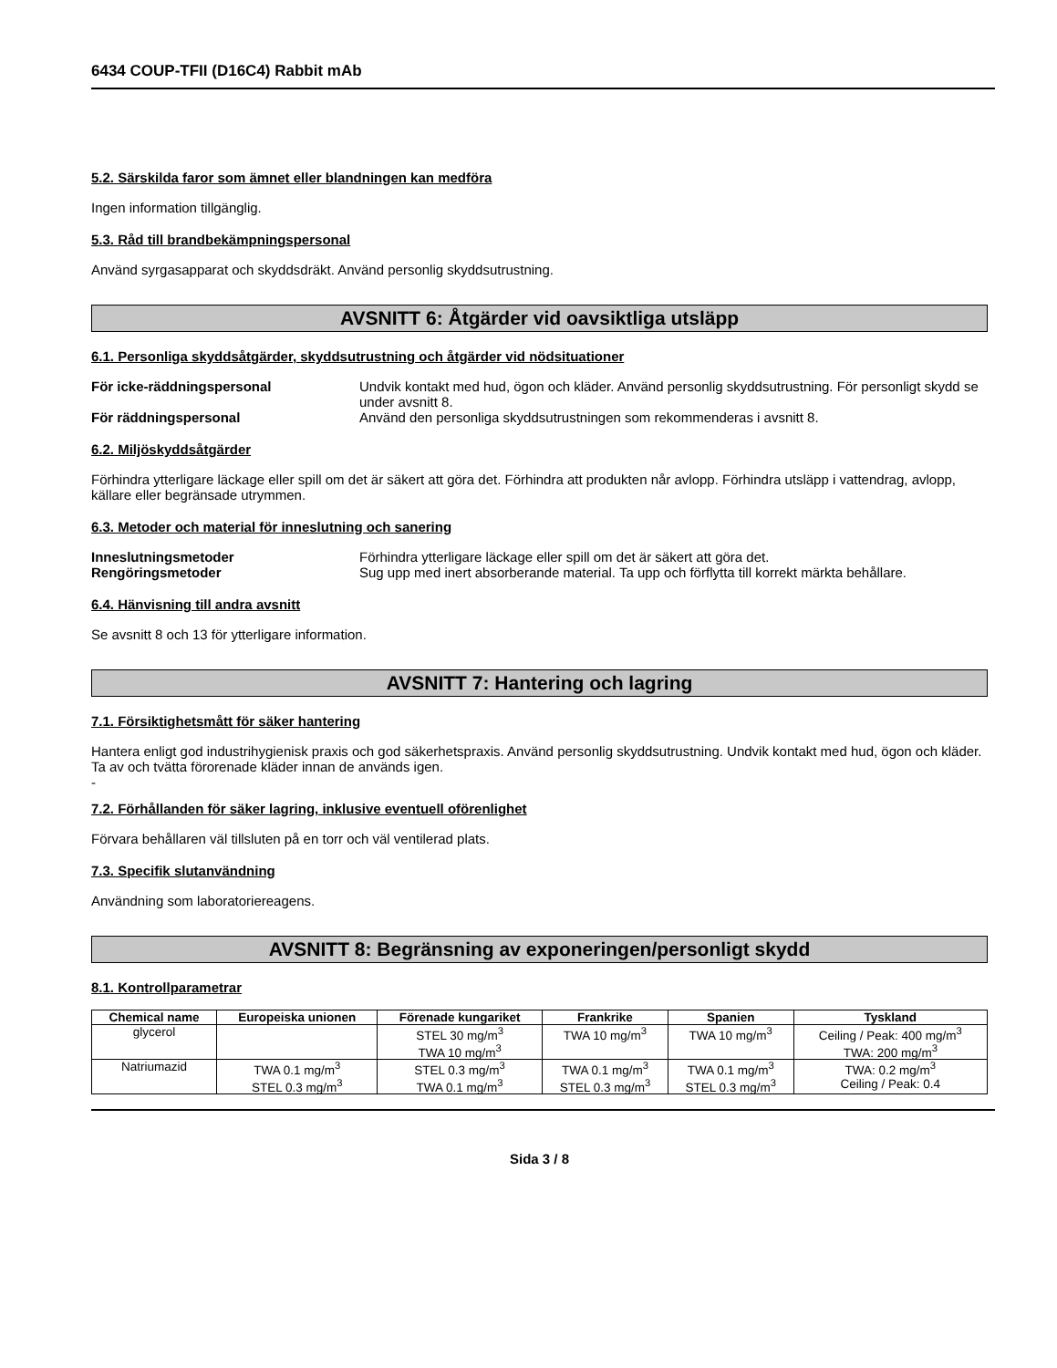6434 COUP-TFII (D16C4) Rabbit mAb
5.2. Särskilda faror som ämnet eller blandningen kan medföra
Ingen information tillgänglig.
5.3. Råd till brandbekämpningspersonal
Använd syrgasapparat och skyddsdräkt. Använd personlig skyddsutrustning.
AVSNITT 6: Åtgärder vid oavsiktliga utsläpp
6.1. Personliga skyddsåtgärder, skyddsutrustning och åtgärder vid nödsituationer
För icke-räddningspersonal Undvik kontakt med hud, ögon och kläder. Använd personlig skyddsutrustning. För personligt skydd se under avsnitt 8. För räddningspersonal Använd den personliga skyddsutrustningen som rekommenderas i avsnitt 8.
6.2. Miljöskyddsåtgärder
Förhindra ytterligare läckage eller spill om det är säkert att göra det. Förhindra att produkten når avlopp. Förhindra utsläpp i vattendrag, avlopp, källare eller begränsade utrymmen.
6.3. Metoder och material för inneslutning och sanering
Inneslutningsmetoder Förhindra ytterligare läckage eller spill om det är säkert att göra det. Rengöringsmetoder Sug upp med inert absorberande material. Ta upp och förflytta till korrekt märkta behållare.
6.4. Hänvisning till andra avsnitt
Se avsnitt 8 och 13 för ytterligare information.
AVSNITT 7: Hantering och lagring
7.1. Försiktighetsmått för säker hantering
Hantera enligt god industrihygienisk praxis och god säkerhetspraxis. Använd personlig skyddsutrustning. Undvik kontakt med hud, ögon och kläder. Ta av och tvätta förorenade kläder innan de används igen.
-
7.2. Förhållanden för säker lagring, inklusive eventuell oförenlighet
Förvara behållaren väl tillsluten på en torr och väl ventilerad plats.
7.3. Specifik slutanvändning
Användning som laboratoriereagens.
AVSNITT 8: Begränsning av exponeringen/personligt skydd
8.1. Kontrollparametrar
| Chemical name | Europeiska unionen | Förenade kungariket | Frankrike | Spanien | Tyskland |
| --- | --- | --- | --- | --- | --- |
| glycerol | | STEL 30 mg/m<sup>3</sup> TWA 10 mg/m<sup>3</sup> | TWA 10 mg/m<sup>3</sup> | TWA 10 mg/m<sup>3</sup> | Ceiling / Peak: 400 mg/m<sup>3</sup> TWA: 200 mg/m<sup>3</sup> |
| Natriumazid | TWA 0.1 mg/m<sup>3</sup> STEL 0.3 mg/m<sup>3</sup> | STEL 0.3 mg/m<sup>3</sup> TWA 0.1 mg/m<sup>3</sup> | TWA 0.1 mg/m<sup>3</sup> STEL 0.3 mg/m<sup>3</sup> | TWA 0.1 mg/m<sup>3</sup> STEL 0.3 mg/m<sup>3</sup> | TWA: 0.2 mg/m<sup>3</sup> Ceiling / Peak: 0.4 |
Sida 3 / 8